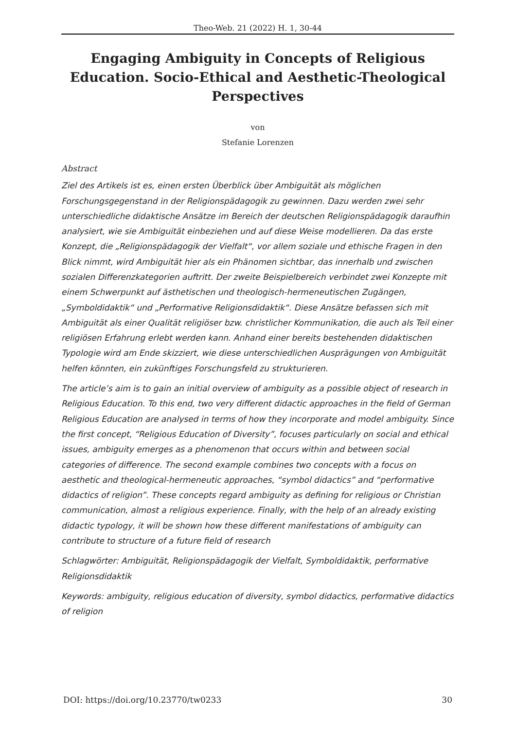Theo-Web. 21 (2022) H. 1, 30-44
Engaging Ambiguity in Concepts of Religious Education. Socio-Ethical and Aesthetic-Theological Perspectives
von
Stefanie Lorenzen
Abstract
Ziel des Artikels ist es, einen ersten Überblick über Ambiguität als möglichen Forschungsgegenstand in der Religionspädagogik zu gewinnen. Dazu werden zwei sehr unterschiedliche didaktische Ansätze im Bereich der deutschen Religionspädagogik daraufhin analysiert, wie sie Ambiguität einbeziehen und auf diese Weise modellieren. Da das erste Konzept, die „Religionspädagogik der Vielfalt“, vor allem soziale und ethische Fragen in den Blick nimmt, wird Ambiguität hier als ein Phänomen sichtbar, das innerhalb und zwischen sozialen Differenzkategorien auftritt. Der zweite Beispielbereich verbindet zwei Konzepte mit einem Schwerpunkt auf ästhetischen und theologisch-hermeneutischen Zugängen, „Symboldidaktik“ und „Performative Religionsdidaktik“. Diese Ansätze befassen sich mit Ambiguität als einer Qualität religiöser bzw. christlicher Kommunikation, die auch als Teil einer religiösen Erfahrung erlebt werden kann. Anhand einer bereits bestehenden didaktischen Typologie wird am Ende skizziert, wie diese unterschiedlichen Ausprägungen von Ambiguität helfen könnten, ein zukünftiges Forschungsfeld zu strukturieren.
The article’s aim is to gain an initial overview of ambiguity as a possible object of research in Religious Education. To this end, two very different didactic approaches in the field of German Religious Education are analysed in terms of how they incorporate and model ambiguity. Since the first concept, “Religious Education of Diversity”, focuses particularly on social and ethical issues, ambiguity emerges as a phenomenon that occurs within and between social categories of difference. The second example combines two concepts with a focus on aesthetic and theological-hermeneutic approaches, “symbol didactics” and “performative didactics of religion”. These concepts regard ambiguity as defining for religious or Christian communication, almost a religious experience. Finally, with the help of an already existing didactic typology, it will be shown how these different manifestations of ambiguity can contribute to structure of a future field of research
Schlagwörter: Ambiguität, Religionspädagogik der Vielfalt, Symboldidaktik, performative Religionsdidaktik
Keywords: ambiguity, religious education of diversity, symbol didactics, performative didactics of religion
DOI: https://doi.org/10.23770/tw0233 30